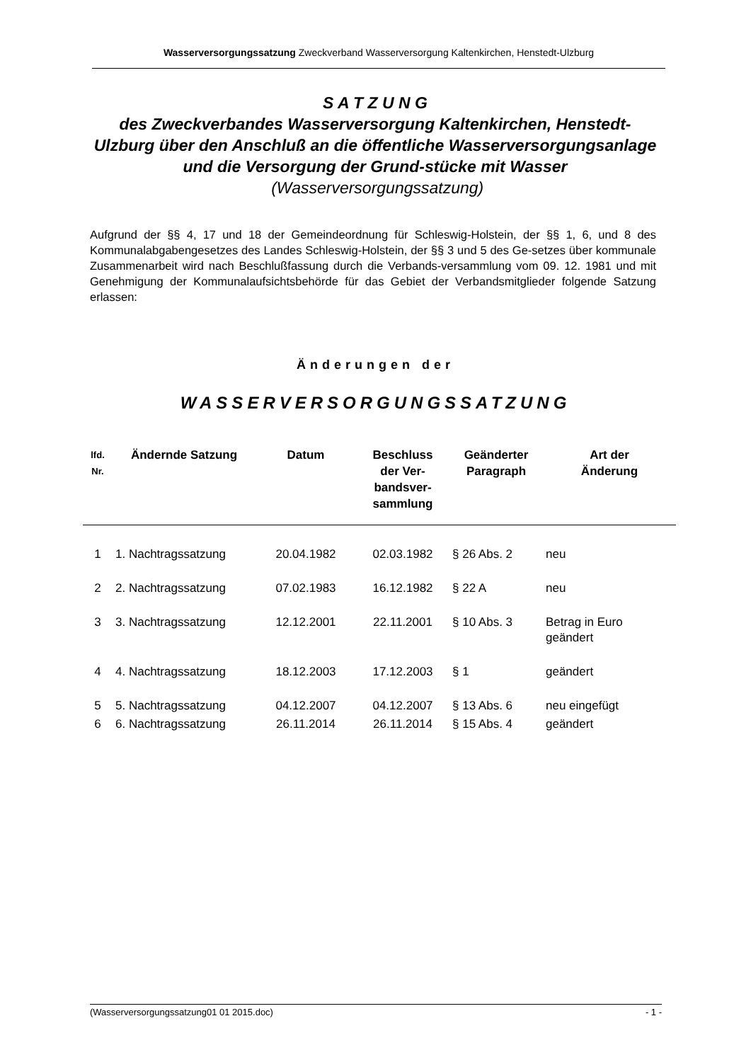Wasserversorgungssatzung Zweckverband Wasserversorgung Kaltenkirchen, Henstedt-Ulzburg
S A T Z U N G
des Zweckverbandes Wasserversorgung Kaltenkirchen, Henstedt-Ulzburg über den Anschluß an die öffentliche Wasserversorgungsanlage und die Versorgung der Grund-stücke mit Wasser (Wasserversorgungssatzung)
Aufgrund der §§ 4, 17 und 18 der Gemeindeordnung für Schleswig-Holstein, der §§ 1, 6, und 8 des Kommunalabgabengesetzes des Landes Schleswig-Holstein, der §§ 3 und 5 des Ge-setzes über kommunale Zusammenarbeit wird nach Beschlußfassung durch die Verbands-versammlung vom 09. 12. 1981 und mit Genehmigung der Kommunalaufsichtsbehörde für das Gebiet der Verbandsmitglieder folgende Satzung erlassen:
Änderungen der
WASSERVERSORGUNGSSATZUNG
| lfd. Nr. | Ändernde Satzung | Datum | Beschluss der Ver- bandsver- sammlung | Geänderter Paragraph | Art der Änderung |
| --- | --- | --- | --- | --- | --- |
| 1 | 1. Nachtragssatzung | 20.04.1982 | 02.03.1982 | § 26 Abs. 2 | neu |
| 2 | 2. Nachtragssatzung | 07.02.1983 | 16.12.1982 | § 22 A | neu |
| 3 | 3. Nachtragssatzung | 12.12.2001 | 22.11.2001 | § 10 Abs. 3 | Betrag in Euro geändert |
| 4 | 4. Nachtragssatzung | 18.12.2003 | 17.12.2003 | § 1 | geändert |
| 5 | 5. Nachtragssatzung | 04.12.2007 | 04.12.2007 | § 13 Abs. 6 | neu eingefügt |
| 6 | 6. Nachtragssatzung | 26.11.2014 | 26.11.2014 | § 15 Abs. 4 | geändert |
(Wasserversorgungssatzung01 01 2015.doc) - 1 -